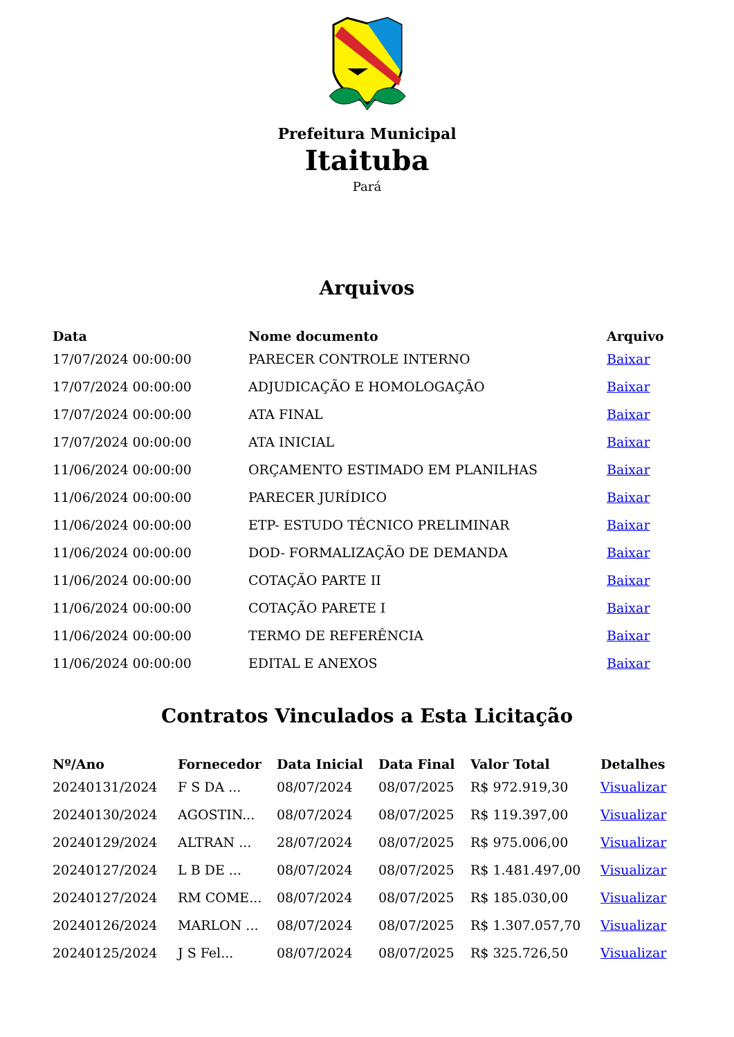Prefeitura Municipal
Itaituba
Pará
Arquivos
| Data | Nome documento | Arquivo |
| --- | --- | --- |
| 17/07/2024 00:00:00 | PARECER CONTROLE INTERNO | Baixar |
| 17/07/2024 00:00:00 | ADJUDICAÇÃO E HOMOLOGAÇÃO | Baixar |
| 17/07/2024 00:00:00 | ATA FINAL | Baixar |
| 17/07/2024 00:00:00 | ATA INICIAL | Baixar |
| 11/06/2024 00:00:00 | ORÇAMENTO ESTIMADO EM PLANILHAS | Baixar |
| 11/06/2024 00:00:00 | PARECER JURÍDICO | Baixar |
| 11/06/2024 00:00:00 | ETP- ESTUDO TÉCNICO PRELIMINAR | Baixar |
| 11/06/2024 00:00:00 | DOD- FORMALIZAÇÃO DE DEMANDA | Baixar |
| 11/06/2024 00:00:00 | COTAÇÃO PARTE II | Baixar |
| 11/06/2024 00:00:00 | COTAÇÃO PARETE I | Baixar |
| 11/06/2024 00:00:00 | TERMO DE REFERÊNCIA | Baixar |
| 11/06/2024 00:00:00 | EDITAL E ANEXOS | Baixar |
Contratos Vinculados a Esta Licitação
| Nº/Ano | Fornecedor | Data Inicial | Data Final | Valor Total | Detalhes |
| --- | --- | --- | --- | --- | --- |
| 20240131/2024 | F S DA ... | 08/07/2024 | 08/07/2025 | R$ 972.919,30 | Visualizar |
| 20240130/2024 | AGOSTIN... | 08/07/2024 | 08/07/2025 | R$ 119.397,00 | Visualizar |
| 20240129/2024 | ALTRAN ... | 28/07/2024 | 08/07/2025 | R$ 975.006,00 | Visualizar |
| 20240127/2024 | L B DE ... | 08/07/2024 | 08/07/2025 | R$ 1.481.497,00 | Visualizar |
| 20240127/2024 | RM COME... | 08/07/2024 | 08/07/2025 | R$ 185.030,00 | Visualizar |
| 20240126/2024 | MARLON ... | 08/07/2024 | 08/07/2025 | R$ 1.307.057,70 | Visualizar |
| 20240125/2024 | J S Fel... | 08/07/2024 | 08/07/2025 | R$ 325.726,50 | Visualizar |